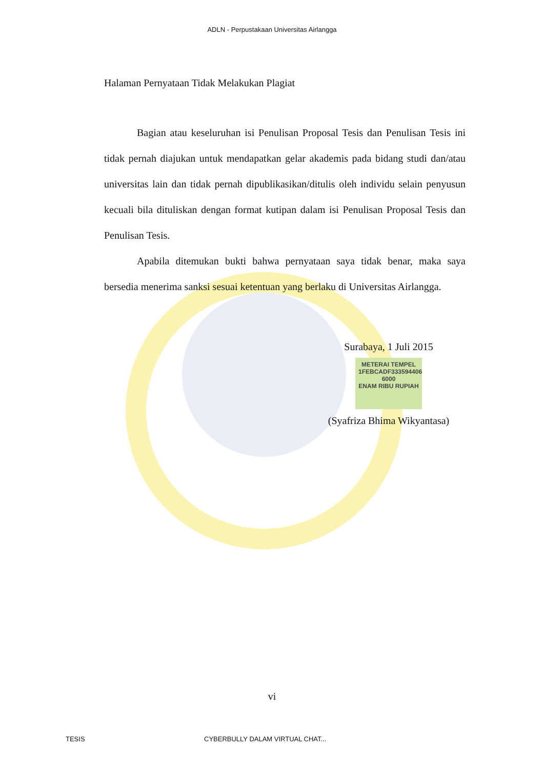ADLN - Perpustakaan Universitas Airlangga
Halaman Pernyataan Tidak Melakukan Plagiat
Bagian atau keseluruhan isi Penulisan Proposal Tesis dan Penulisan Tesis ini tidak pernah diajukan untuk mendapatkan gelar akademis pada bidang studi dan/atau universitas lain dan tidak pernah dipublikasikan/ditulis oleh individu selain penyusun kecuali bila dituliskan dengan format kutipan dalam isi Penulisan Proposal Tesis dan Penulisan Tesis.
Apabila ditemukan bukti bahwa pernyataan saya tidak benar, maka saya bersedia menerima sanksi sesuai ketentuan yang berlaku di Universitas Airlangga.
Surabaya, 1 Juli 2015
METERAI TEMPEL
1FEBCADF333594406
6000
ENAM RIBU RUPIAH
(Syafriza Bhima Wikyantasa)
vi
TESIS CYBERBULLY DALAM VIRTUAL CHAT...